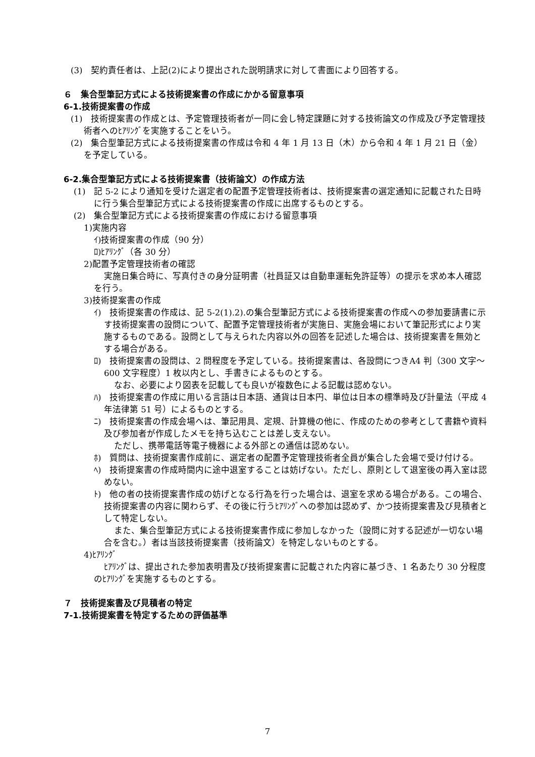(3)　契約責任者は、上記(2)により提出された説明請求に対して書面により回答する。
６　集合型筆記方式による技術提案書の作成にかかる留意事項
6-1.技術提案書の作成
(1)　技術提案書の作成とは、予定管理技術者が一同に会し特定課題に対する技術論文の作成及び予定管理技術者へのﾋｱﾘﾝｸﾞを実施することをいう。
(2)　集合型筆記方式による技術提案書の作成は令和 4 年 1 月 13 日（木）から令和 4 年 1 月 21 日（金）を予定している。
6-2.集合型筆記方式による技術提案書（技術論文）の作成方法
(1)　記 5-2 により通知を受けた選定者の配置予定管理技術者は、技術提案書の選定通知に記載された日時に行う集合型筆記方式による技術提案書の作成に出席するものとする。
(2)　集合型筆記方式による技術提案書の作成における留意事項
1)実施内容
ｲ)技術提案書の作成（90 分）
ﾛ)ﾋｱﾘﾝｸﾞ（各 30 分）
2)配置予定管理技術者の確認
実施日集合時に、写真付きの身分証明書（社員証又は自動車運転免許証等）の提示を求め本人確認を行う。
3)技術提案書の作成
ｲ)　技術提案書の作成は、記 5-2(1).2).の集合型筆記方式による技術提案書の作成への参加要請書に示す技術提案書の設問について、配置予定管理技術者が実施日、実施会場において筆記形式により実施するものである。設問として与えられた内容以外の回答を記述した場合は、技術提案書を無効とする場合がある。
ﾛ)　技術提案書の設問は、2 問程度を予定している。技術提案書は、各設問につきA4 判（300 文字～600 文字程度）1 枚以内とし、手書きによるものとする。
なお、必要により図表を記載しても良いが複数色による記載は認めない。
ﾊ)　技術提案書の作成に用いる言語は日本語、通貨は日本円、単位は日本の標準時及び計量法（平成 4 年法律第 51 号）によるものとする。
ﾆ)　技術提案書の作成会場へは、筆記用具、定規、計算機の他に、作成のための参考として書籍や資料及び参加者が作成したメモを持ち込むことは差し支えない。
ただし、携帯電話等電子機器による外部との通信は認めない。
ﾎ)　質問は、技術提案書作成前に、選定者の配置予定管理技術者全員が集合した会場で受け付ける。
ﾍ)　技術提案書の作成時間内に途中退室することは妨げない。ただし、原則として退室後の再入室は認めない。
ﾄ)　他の者の技術提案書作成の妨げとなる行為を行った場合は、退室を求める場合がある。この場合、技術提案書の内容に関わらず、その後に行うﾋｱﾘﾝｸﾞへの参加は認めず、かつ技術提案書及び見積者として特定しない。
また、集合型筆記方式による技術提案書作成に参加しなかった（設問に対する記述が一切ない場合を含む。）者は当該技術提案書（技術論文）を特定しないものとする。
4)ﾋｱﾘﾝｸﾞ
ﾋｱﾘﾝｸﾞは、提出された参加表明書及び技術提案書に記載された内容に基づき、1 名あたり 30 分程度のﾋｱﾘﾝｸﾞを実施するものとする。
７　技術提案書及び見積者の特定
7-1.技術提案書を特定するための評価基準
7